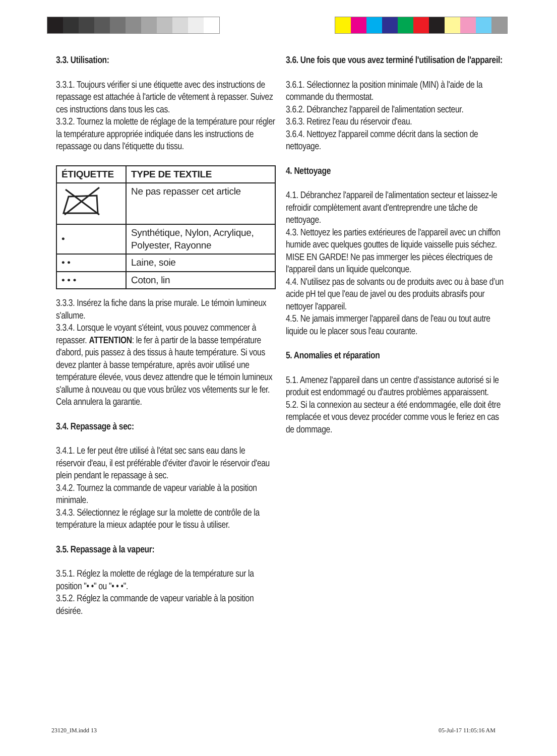3.3. Utilisation:
3.3.1. Toujours vérifier si une étiquette avec des instructions de repassage est attachée à l'article de vêtement à repasser. Suivez ces instructions dans tous les cas.
3.3.2. Tournez la molette de réglage de la température pour régler la température appropriée indiquée dans les instructions de repassage ou dans l'étiquette du tissu.
| ÉTIQUETTE | TYPE DE TEXTILE |
| --- | --- |
| | Ne pas repasser cet article |
| • | Synthétique, Nylon, Acrylique, Polyester, Rayonne |
| • • | Laine, soie |
| • • • | Coton, lin |
3.3.3. Insérez la fiche dans la prise murale. Le témoin lumineux s'allume.
3.3.4. Lorsque le voyant s'éteint, vous pouvez commencer à repasser. ATTENTION: le fer à partir de la basse température d'abord, puis passez à des tissus à haute température. Si vous devez planter à basse température, après avoir utilisé une température élevée, vous devez attendre que le témoin lumineux s'allume à nouveau ou que vous brûlez vos vêtements sur le fer. Cela annulera la garantie.
3.4. Repassage à sec:
3.4.1. Le fer peut être utilisé à l'état sec sans eau dans le réservoir d'eau, il est préférable d'éviter d'avoir le réservoir d'eau plein pendant le repassage à sec.
3.4.2. Tournez la commande de vapeur variable à la position minimale.
3.4.3. Sélectionnez le réglage sur la molette de contrôle de la température la mieux adaptée pour le tissu à utiliser.
3.5. Repassage à la vapeur:
3.5.1. Réglez la molette de réglage de la température sur la position "• •" ou "• • •".
3.5.2. Réglez la commande de vapeur variable à la position désirée.
3.6. Une fois que vous avez terminé l'utilisation de l'appareil:
3.6.1. Sélectionnez la position minimale (MIN) à l'aide de la commande du thermostat.
3.6.2. Débranchez l'appareil de l'alimentation secteur.
3.6.3. Retirez l'eau du réservoir d'eau.
3.6.4. Nettoyez l'appareil comme décrit dans la section de nettoyage.
4. Nettoyage
4.1. Débranchez l'appareil de l'alimentation secteur et laissez-le refroidir complètement avant d'entreprendre une tâche de nettoyage.
4.3. Nettoyez les parties extérieures de l'appareil avec un chiffon humide avec quelques gouttes de liquide vaisselle puis séchez. MISE EN GARDE! Ne pas immerger les pièces électriques de l'appareil dans un liquide quelconque.
4.4. N'utilisez pas de solvants ou de produits avec ou à base d’un acide pH tel que l'eau de javel ou des produits abrasifs pour nettoyer l'appareil.
4.5. Ne jamais immerger l'appareil dans de l'eau ou tout autre liquide ou le placer sous l'eau courante.
5. Anomalies et réparation
5.1. Amenez l'appareil dans un centre d’assistance autorisé si le produit est endommagé ou d'autres problèmes apparaissent.
5.2. Si la connexion au secteur a été endommagée, elle doit être remplacée et vous devez procéder comme vous le feriez en cas de dommage.
23120_IM.indd 13 05-Jul-17 11:05:16 AM